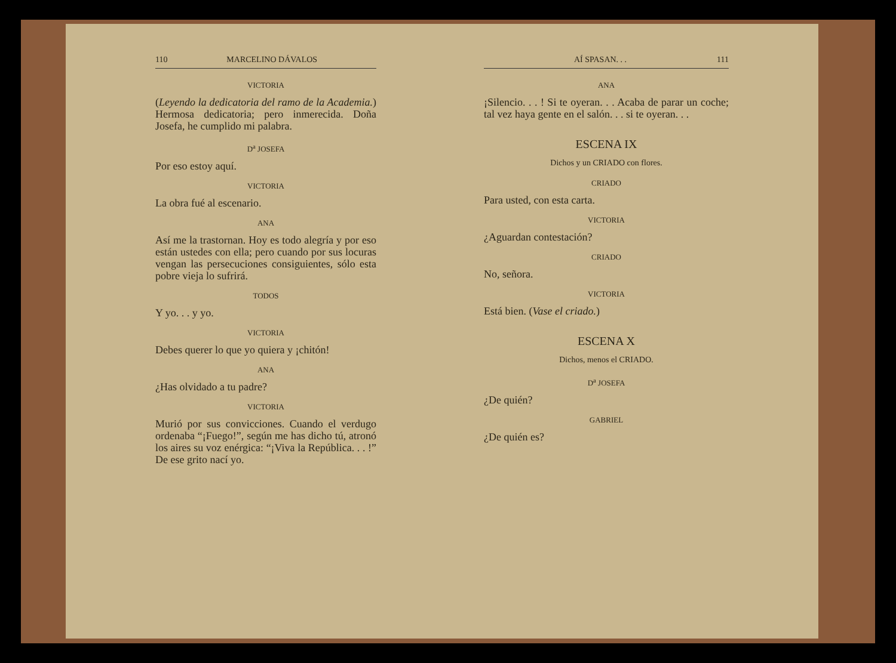110 MARCELINO DÁVALOS
VICTORIA
(Leyendo la dedicatoria del ramo de la Academia.) Hermosa dedicatoria; pero inmerecida. Doña Josefa, he cumplido mi palabra.
D<sup>a</sup> JOSEFA
Por eso estoy aquí.
VICTORIA
La obra fué al escenario.
ANA
Así me la trastornan. Hoy es todo alegría y por eso están ustedes con ella; pero cuando por sus locuras vengan las persecuciones consiguientes, sólo esta pobre vieja lo sufrirá.
TODOS
Y yo. . . y yo.
VICTORIA
Debes querer lo que yo quiera y ¡chitón!
ANA
¿Has olvidado a tu padre?
VICTORIA
Murió por sus convicciones. Cuando el verdugo ordenaba “¡Fuego!”, según me has dicho tú, atronó los aires su voz enérgica: “¡Viva la República. . . !” De ese grito nací yo.
AÍ SPASAN. . . 111
ANA
¡Silencio. . . ! Si te oyeran. . . Acaba de parar un coche; tal vez haya gente en el salón. . . si te oyeran. . .
ESCENA IX
Dichos y un CRIADO con flores.
CRIADO
Para usted, con esta carta.
VICTORIA
¿Aguardan contestación?
CRIADO
No, señora.
VICTORIA
Está bien. (Vase el criado.)
ESCENA X
Dichos, menos el CRIADO.
D<sup>a</sup> JOSEFA
¿De quién?
GABRIEL
¿De quién es?